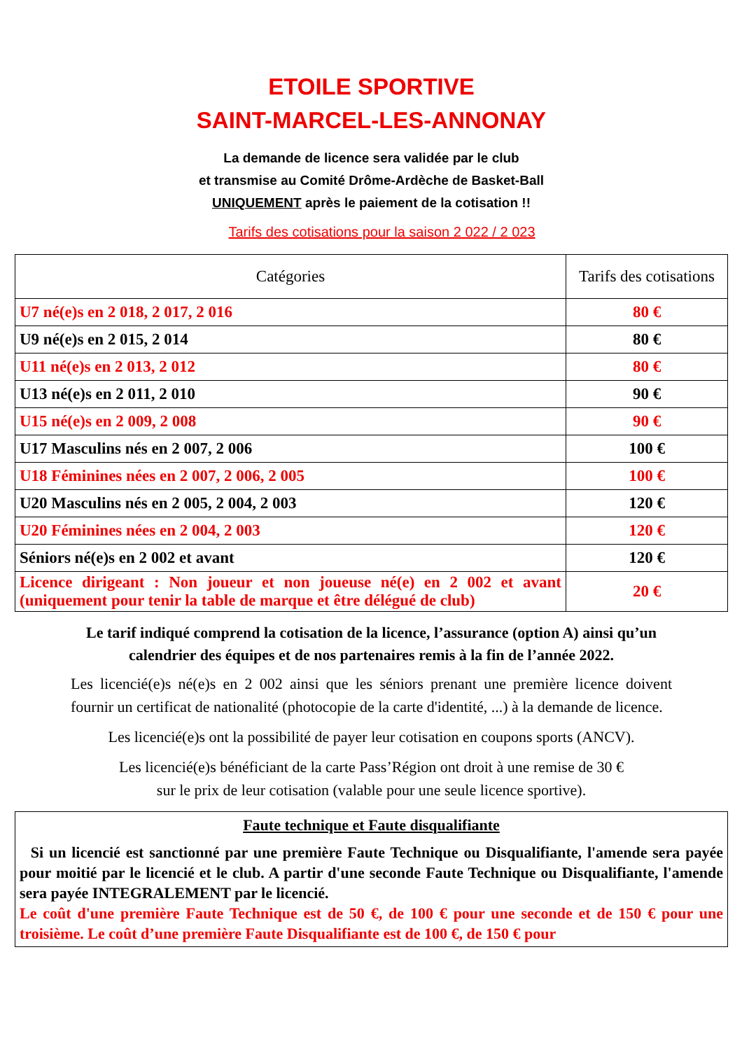ETOILE SPORTIVE
SAINT-MARCEL-LES-ANNONAY
La demande de licence sera validée par le club
et transmise au Comité Drôme-Ardèche de Basket-Ball
UNIQUEMENT après le paiement de la cotisation !!
Tarifs des cotisations pour la saison 2 022 / 2 023
| Catégories | Tarifs des cotisations |
| --- | --- |
| U7 né(e)s en 2 018, 2 017, 2 016 | 80 € |
| U9 né(e)s en 2 015, 2 014 | 80 € |
| U11 né(e)s en 2 013, 2 012 | 80 € |
| U13 né(e)s en 2 011, 2 010 | 90 € |
| U15 né(e)s en 2 009, 2 008 | 90 € |
| U17 Masculins nés en 2 007, 2 006 | 100 € |
| U18 Féminines nées en 2 007, 2 006, 2 005 | 100 € |
| U20 Masculins nés en 2 005, 2 004, 2 003 | 120 € |
| U20 Féminines nées en 2 004, 2 003 | 120 € |
| Séniors né(e)s en 2 002 et avant | 120 € |
| Licence dirigeant : Non joueur et non joueuse né(e) en 2 002 et avant (uniquement pour tenir la table de marque et être délégué de club) | 20 € |
Le tarif indiqué comprend la cotisation de la licence, l’assurance (option A) ainsi qu’un calendrier des équipes et de nos partenaires remis à la fin de l’année 2022.
Les licencié(e)s né(e)s en 2 002 ainsi que les séniors prenant une première licence doivent fournir un certificat de nationalité (photocopie de la carte d'identité, ...) à la demande de licence.
Les licencié(e)s ont la possibilité de payer leur cotisation en coupons sports (ANCV).
Les licencié(e)s bénéficiant de la carte Pass’Région ont droit à une remise de 30 €
sur le prix de leur cotisation (valable pour une seule licence sportive).
Faute technique et Faute disqualifiante
Si un licencié est sanctionné par une première Faute Technique ou Disqualifiante, l'amende sera payée pour moitié par le licencié et le club. A partir d'une seconde Faute Technique ou Disqualifiante, l'amende sera payée INTEGRALEMENT par le licencié.
Le coût d'une première Faute Technique est de 50 €, de 100 € pour une seconde et de 150 € pour une troisième. Le coût d’une première Faute Disqualifiante est de 100 €, de 150 € pour